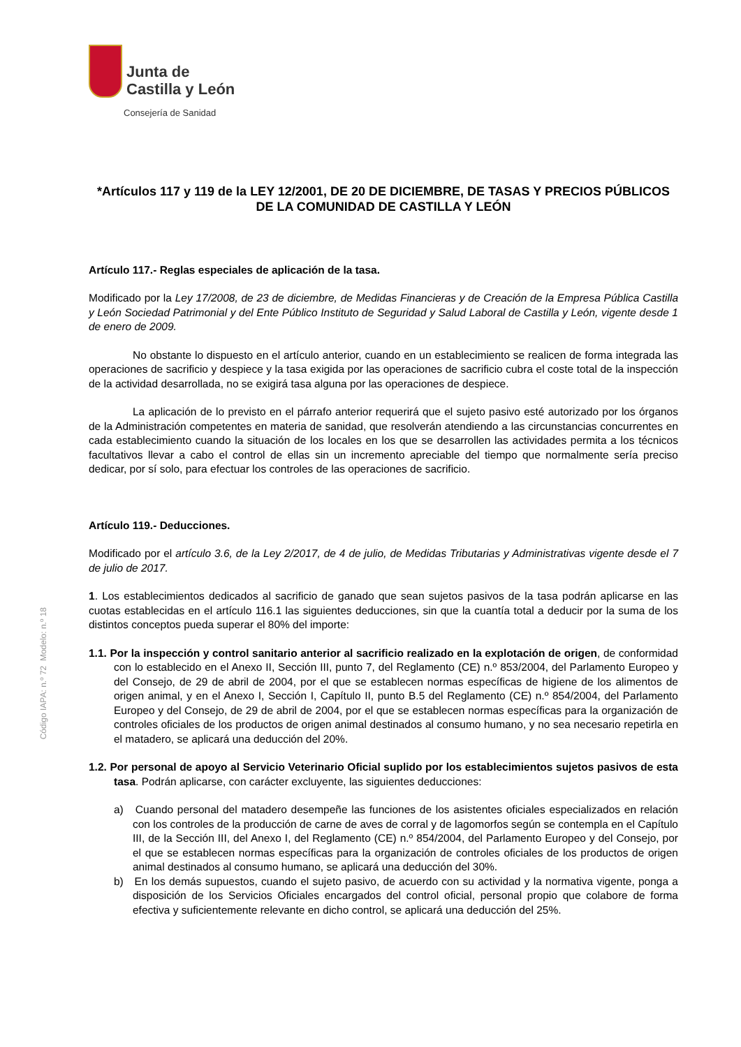Junta de
Castilla y León
Consejería de Sanidad
*Artículos 117 y 119 de la LEY 12/2001, DE 20 DE DICIEMBRE, DE TASAS Y PRECIOS PÚBLICOS DE LA COMUNIDAD DE CASTILLA Y LEÓN
Artículo 117.- Reglas especiales de aplicación de la tasa.
Modificado por la Ley 17/2008, de 23 de diciembre, de Medidas Financieras y de Creación de la Empresa Pública Castilla y León Sociedad Patrimonial y del Ente Público Instituto de Seguridad y Salud Laboral de Castilla y León, vigente desde 1 de enero de 2009.
No obstante lo dispuesto en el artículo anterior, cuando en un establecimiento se realicen de forma integrada las operaciones de sacrificio y despiece y la tasa exigida por las operaciones de sacrificio cubra el coste total de la inspección de la actividad desarrollada, no se exigirá tasa alguna por las operaciones de despiece.
La aplicación de lo previsto en el párrafo anterior requerirá que el sujeto pasivo esté autorizado por los órganos de la Administración competentes en materia de sanidad, que resolverán atendiendo a las circunstancias concurrentes en cada establecimiento cuando la situación de los locales en los que se desarrollen las actividades permita a los técnicos facultativos llevar a cabo el control de ellas sin un incremento apreciable del tiempo que normalmente sería preciso dedicar, por sí solo, para efectuar los controles de las operaciones de sacrificio.
Artículo 119.- Deducciones.
Modificado por el artículo 3.6, de la Ley 2/2017, de 4 de julio, de Medidas Tributarias y Administrativas vigente desde el 7 de julio de 2017.
1. Los establecimientos dedicados al sacrificio de ganado que sean sujetos pasivos de la tasa podrán aplicarse en las cuotas establecidas en el artículo 116.1 las siguientes deducciones, sin que la cuantía total a deducir por la suma de los distintos conceptos pueda superar el 80% del importe:
1.1. Por la inspección y control sanitario anterior al sacrificio realizado en la explotación de origen, de conformidad con lo establecido en el Anexo II, Sección III, punto 7, del Reglamento (CE) n.º 853/2004, del Parlamento Europeo y del Consejo, de 29 de abril de 2004, por el que se establecen normas específicas de higiene de los alimentos de origen animal, y en el Anexo I, Sección I, Capítulo II, punto B.5 del Reglamento (CE) n.º 854/2004, del Parlamento Europeo y del Consejo, de 29 de abril de 2004, por el que se establecen normas específicas para la organización de controles oficiales de los productos de origen animal destinados al consumo humano, y no sea necesario repetirla en el matadero, se aplicará una deducción del 20%.
1.2. Por personal de apoyo al Servicio Veterinario Oficial suplido por los establecimientos sujetos pasivos de esta tasa. Podrán aplicarse, con carácter excluyente, las siguientes deducciones:
a) Cuando personal del matadero desempeñe las funciones de los asistentes oficiales especializados en relación con los controles de la producción de carne de aves de corral y de lagomorfos según se contempla en el Capítulo III, de la Sección III, del Anexo I, del Reglamento (CE) n.º 854/2004, del Parlamento Europeo y del Consejo, por el que se establecen normas específicas para la organización de controles oficiales de los productos de origen animal destinados al consumo humano, se aplicará una deducción del 30%.
b) En los demás supuestos, cuando el sujeto pasivo, de acuerdo con su actividad y la normativa vigente, ponga a disposición de los Servicios Oficiales encargados del control oficial, personal propio que colabore de forma efectiva y suficientemente relevante en dicho control, se aplicará una deducción del 25%.
Código IAPA: n.º 72 Modelo: n.º 18